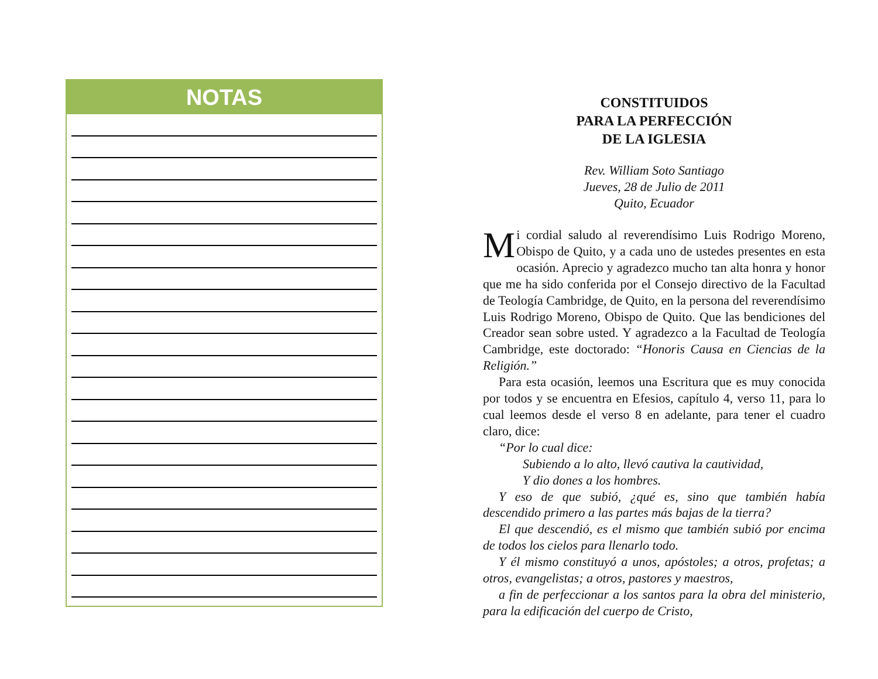NOTAS
CONSTITUIDOS
PARA LA PERFECCIÓN
DE LA IGLESIA
Rev. William Soto Santiago
Jueves, 28 de Julio de 2011
Quito, Ecuador
Mi cordial saludo al reverendísimo Luis Rodrigo Moreno, Obispo de Quito, y a cada uno de ustedes presentes en esta ocasión. Aprecio y agradezco mucho tan alta honra y honor que me ha sido conferida por el Consejo directivo de la Facultad de Teología Cambridge, de Quito, en la persona del reverendísimo Luis Rodrigo Moreno, Obispo de Quito. Que las bendiciones del Creador sean sobre usted. Y agradezco a la Facultad de Teología Cambridge, este doctorado: “Honoris Causa en Ciencias de la Religión.”
Para esta ocasión, leemos una Escritura que es muy conocida por todos y se encuentra en Efesios, capítulo 4, verso 11, para lo cual leemos desde el verso 8 en adelante, para tener el cuadro claro, dice:
“Por lo cual dice:
Subiendo a lo alto, llevó cautiva la cautividad,
Y dio dones a los hombres.
Y eso de que subió, ¿qué es, sino que también había descendido primero a las partes más bajas de la tierra?
El que descendió, es el mismo que también subió por encima de todos los cielos para llenarlo todo.
Y él mismo constituyó a unos, apóstoles; a otros, profetas; a otros, evangelistas; a otros, pastores y maestros,
a fin de perfeccionar a los santos para la obra del ministerio, para la edificación del cuerpo de Cristo,